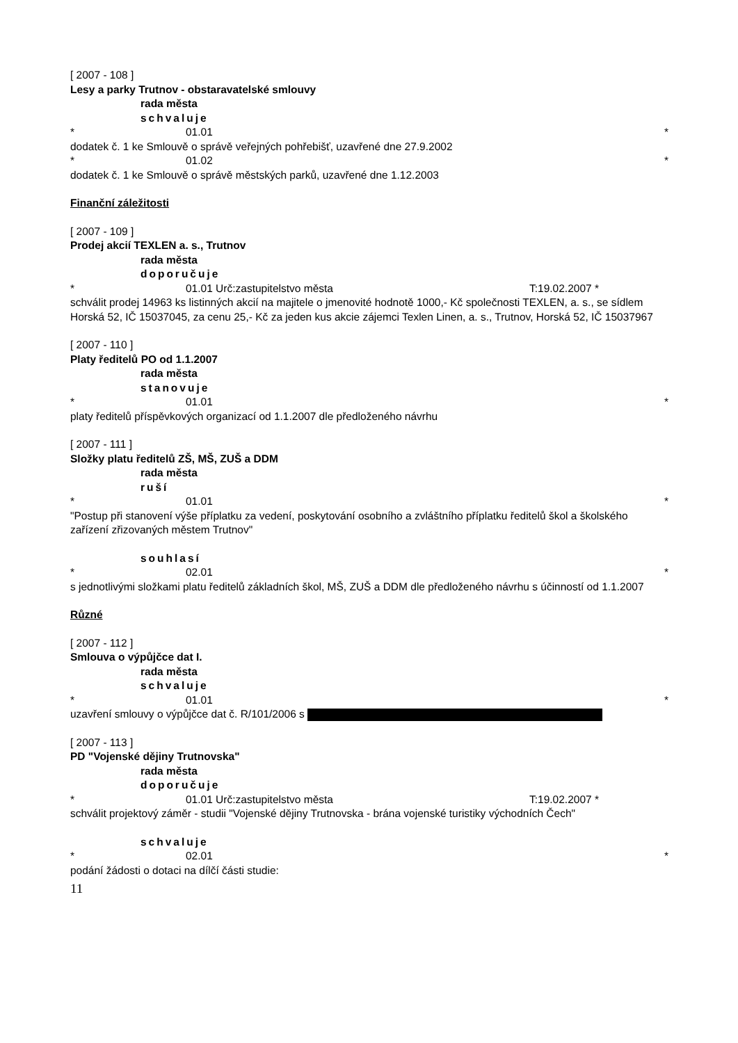[ 2007 - 108 ]
Lesy a parky Trutnov - obstaravatelské smlouvy
rada města
schvaluje
* 01.01 *
dodatek č. 1 ke Smlouvě o správě veřejných pohřebišť, uzavřené dne 27.9.2002
* 01.02 *
dodatek č. 1 ke Smlouvě o správě městských parků, uzavřené dne 1.12.2003
Finanční záležitosti
[ 2007 - 109 ]
Prodej akcií TEXLEN a. s., Trutnov
rada města
doporučuje
* 01.01 Urč:zastupitelstvo města T:19.02.2007 *
schválit prodej 14963 ks listinných akcií na majitele o jmenovité hodnotě 1000,- Kč společnosti TEXLEN, a. s., se sídlem Horská 52, IČ 15037045, za cenu 25,- Kč za jeden kus akcie zájemci Texlen Linen, a. s., Trutnov, Horská 52, IČ 15037967
[ 2007 - 110 ]
Platy ředitelů PO od 1.1.2007
rada města
stanovuje
* 01.01 *
platy ředitelů příspěvkových organizací od 1.1.2007 dle předloženého návrhu
[ 2007 - 111 ]
Složky platu ředitelů ZŠ, MŠ, ZUŠ a DDM
rada města
ruší
* 01.01 *
"Postup při stanovení výše příplatku za vedení, poskytování osobního a zvláštního příplatku ředitelů škol a školského zařízení zřizovaných městem Trutnov"
souhlasí
* 02.01 *
s jednotlivými složkami platu ředitelů základních škol, MŠ, ZUŠ a DDM dle předloženého návrhu s účinností od 1.1.2007
Různé
[ 2007 - 112 ]
Smlouva o výpůjčce dat I.
rada města
schvaluje
* 01.01 *
uzavření smlouvy o výpůjčce dat č. R/101/2006 s
[ 2007 - 113 ]
PD "Vojenské dějiny Trutnovska"
rada města
doporučuje
* 01.01 Urč:zastupitelstvo města T:19.02.2007 *
schválit projektový záměr - studii "Vojenské dějiny Trutnovska - brána vojenské turistiky východních Čech"
schvaluje
* 02.01 *
podání žádosti o dotaci na dílčí části studie:
11